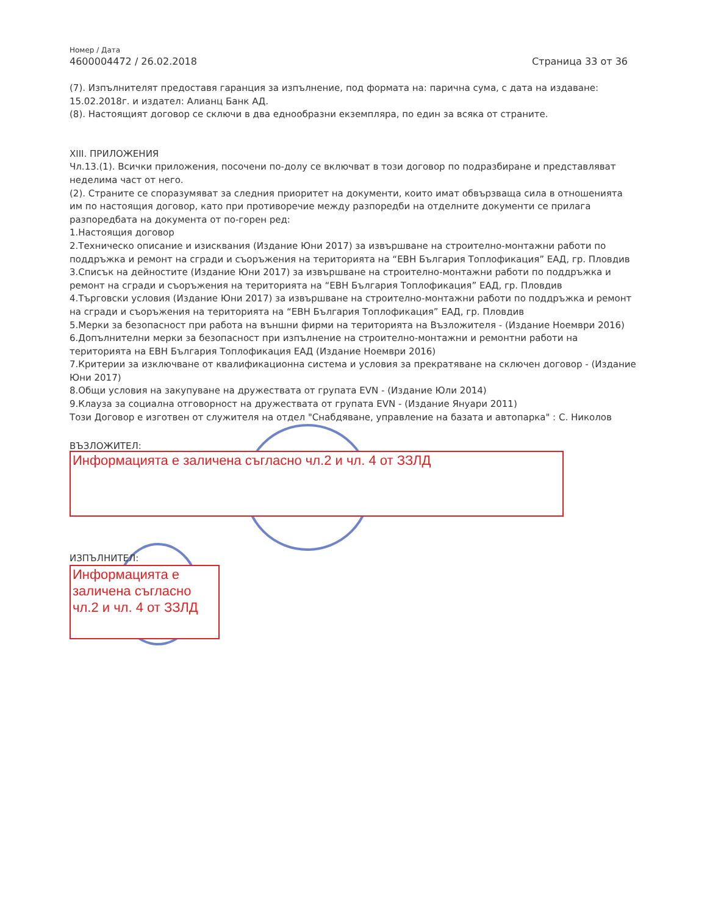Номер / Дата
4600004472 / 26.02.2018 Страница 33 от 36
(7). Изпълнителят предоставя гаранция за изпълнение, под формата на: парична сума, с дата на издаване: 15.02.2018г. и издател: Алианц Банк АД.
(8). Настоящият договор се сключи в два еднообразни екземпляра, по един за всяка от страните.
XIII. ПРИЛОЖЕНИЯ
Чл.13.(1). Всички приложения, посочени по-долу се включват в този договор по подразбиране и представляват неделима част от него.
(2). Страните се споразумяват за следния приоритет на документи, които имат обвързваща сила в отношенията им по настоящия договор, като при противоречие между разпоредби на отделните документи се прилага разпоредбата на документа от по-горен ред:
1.Настоящия договор
2.Техническо описание и изисквания (Издание Юни 2017) за извършване на строително-монтажни работи по поддръжка и ремонт на сгради и съоръжения на територията на “ЕВН България Топлофикация” ЕАД, гр. Пловдив
3.Списък на дейностите (Издание Юни 2017) за извършване на строително-монтажни работи по поддръжка и ремонт на сгради и съоръжения на територията на “ЕВН България Топлофикация” ЕАД, гр. Пловдив
4.Търговски условия (Издание Юни 2017) за извършване на строително-монтажни работи по поддръжка и ремонт на сгради и съоръжения на територията на “ЕВН България Топлофикация” ЕАД, гр. Пловдив
5.Мерки за безопасност при работа на външни фирми на територията на Възложителя - (Издание Ноември 2016)
6.Допълнителни мерки за безопасност при изпълнение на строително-монтажни и ремонтни работи на територията на ЕВН България Топлофикация ЕАД (Издание Ноември 2016)
7.Критерии за изключване от квалификационна система и условия за прекратяване на сключен договор - (Издание Юни 2017)
8.Общи условия на закупуване на дружествата от групата EVN - (Издание Юли 2014)
9.Клауза за социална отговорност на дружествата от групата EVN - (Издание Януари 2011)
Този Договор е изготвен от служителя на отдел "Снабдяване, управление на базата и автопарка" : С. Николов
ВЪЗЛОЖИТЕЛ:
Информацията е заличена съгласно чл.2 и чл. 4 от ЗЗЛД
ИЗПЪЛНИТЕЛ:
Информацията е заличена съгласно чл.2 и чл. 4 от ЗЗЛД